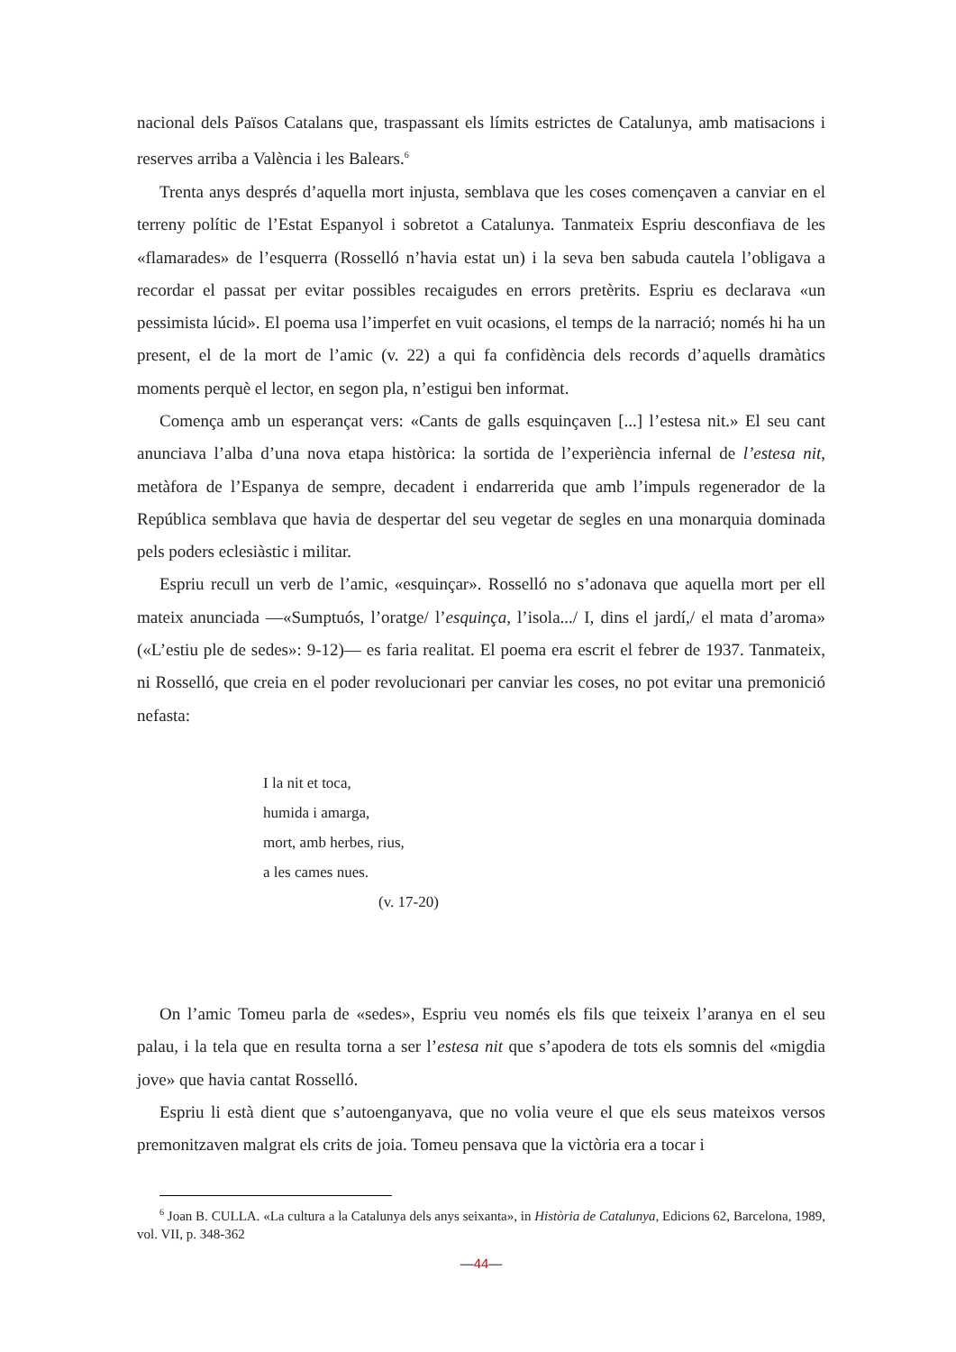nacional dels Països Catalans que, traspassant els límits estrictes de Catalunya, amb matisacions i reserves arriba a València i les Balears.<sup>6</sup>
Trenta anys després d’aquella mort injusta, semblava que les coses començaven a canviar en el terreny polític de l’Estat Espanyol i sobretot a Catalunya. Tanmateix Espriu desconfiava de les «flamarades» de l’esquerra (Rosselló n’havia estat un) i la seva ben sabuda cautela l’obligava a recordar el passat per evitar possibles recaigudes en errors pretèrits. Espriu es declarava «un pessimista lúcid». El poema usa l’imperfet en vuit ocasions, el temps de la narració; només hi ha un present, el de la mort de l’amic (v. 22) a qui fa confidència dels records d’aquells dramàtics moments perquè el lector, en segon pla, n’estigui ben informat.
Comença amb un esperançat vers: «Cants de galls esquinçaven [...] l’estesa nit.» El seu cant anunciava l’alba d’una nova etapa històrica: la sortida de l’experiència infernal de l’estesa nit, metàfora de l’Espanya de sempre, decadent i endarrerida que amb l’impuls regenerador de la República semblava que havia de despertar del seu vegetar de segles en una monarquia dominada pels poders eclesiàstic i militar.
Espriu recull un verb de l’amic, «esquinçar». Rosselló no s’adonava que aquella mort per ell mateix anunciada —«Sumptuós, l’oratge/ l’esquinça, l’isola.../ I, dins el jardí,/ el mata d’aroma» («L’estiu ple de sedes»: 9-12)— es faria realitat. El poema era escrit el febrer de 1937. Tanmateix, ni Rosselló, que creia en el poder revolucionari per canviar les coses, no pot evitar una premonició nefasta:
I la nit et toca,
humida i amarga,
mort, amb herbes, rius,
a les cames nues.
(v. 17-20)
On l’amic Tomeu parla de «sedes», Espriu veu només els fils que teixeix l’aranya en el seu palau, i la tela que en resulta torna a ser l’estesa nit que s’apodera de tots els somnis del «migdia jove» que havia cantat Rosselló.
Espriu li està dient que s’autoenganyava, que no volia veure el que els seus mateixos versos premonitzaven malgrat els crits de joia. Tomeu pensava que la victòria era a tocar i
<sup>6</sup> Joan B. CULLA. «La cultura a la Catalunya dels anys seixanta», in Història de Catalunya, Edicions 62, Barcelona, 1989, vol. VII, p. 348-362
—44—